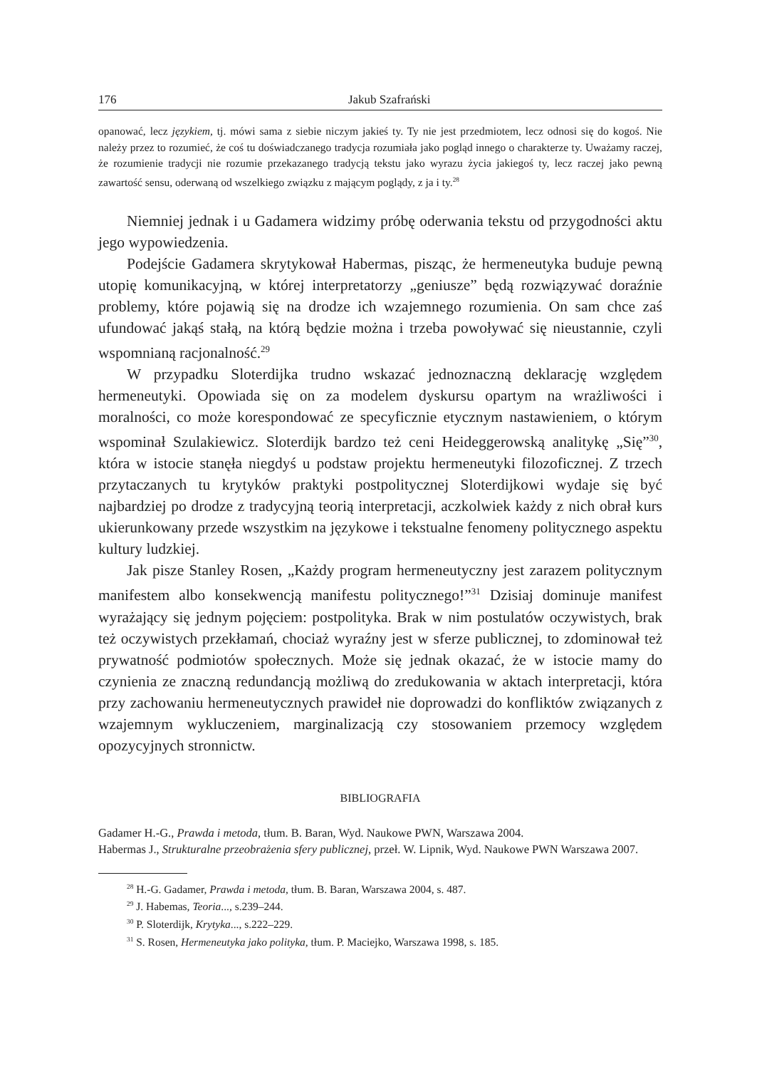176 Jakub Szafrański
opanować, lecz językiem, tj. mówi sama z siebie niczym jakieś ty. Ty nie jest przedmiotem, lecz odnosi się do kogoś. Nie należy przez to rozumieć, że coś tu doświadczanego tradycja rozumiała jako pogląd innego o charakterze ty. Uważamy raczej, że rozumienie tradycji nie rozumie przekazanego tradycją tekstu jako wyrazu życia jakiegoś ty, lecz raczej jako pewną zawartość sensu, oderwaną od wszelkiego związku z mającym poglądy, z ja i ty.<sup>28</sup>
Niemniej jednak i u Gadamera widzimy próbę oderwania tekstu od przygodności aktu jego wypowiedzenia.
Podejście Gadamera skrytykował Habermas, pisząc, że hermeneutyka buduje pewną utopię komunikacyjną, w której interpretatorzy „geniusze” będą rozwiązywać doraźnie problemy, które pojawią się na drodze ich wzajemnego rozumienia. On sam chce zaś ufundować jakąś stałą, na którą będzie można i trzeba powoływać się nieustannie, czyli wspomnianą racjonalność.<sup>29</sup>
W przypadku Sloterdijka trudno wskazać jednoznaczną deklarację względem hermeneutyki. Opowiada się on za modelem dyskursu opartym na wrażliwości i moralności, co może korespondować ze specyficznie etycznym nastawieniem, o którym wspominał Szulakiewicz. Sloterdijk bardzo też ceni Heideggerowską analitykę „Się”<sup>30</sup>, która w istocie stanęła niegdyś u podstaw projektu hermeneutyki filozoficznej. Z trzech przytaczanych tu krytyków praktyki postpolitycznej Sloterdijkowi wydaje się być najbardziej po drodze z tradycyjną teorią interpretacji, aczkolwiek każdy z nich obrał kurs ukierunkowany przede wszystkim na językowe i tekstualne fenomeny politycznego aspektu kultury ludzkiej.
Jak pisze Stanley Rosen, „Każdy program hermeneutyczny jest zarazem politycznym manifestem albo konsekwencją manifestu politycznego!”<sup>31</sup> Dzisiaj dominuje manifest wyrażający się jednym pojęciem: postpolityka. Brak w nim postulatów oczywistych, brak też oczywistych przekłamań, chociaż wyraźny jest w sferze publicznej, to zdominował też prywatność podmiotów społecznych. Może się jednak okazać, że w istocie mamy do czynienia ze znaczną redundancją możliwą do zredukowania w aktach interpretacji, która przy zachowaniu hermeneutycznych prawideł nie doprowadzi do konfliktów związanych z wzajemnym wykluczeniem, marginalizacją czy stosowaniem przemocy względem opozycyjnych stronnictw.
BIBLIOGRAFIA
Gadamer H.-G., Prawda i metoda, tłum. B. Baran, Wyd. Naukowe PWN, Warszawa 2004.
Habermas J., Strukturalne przeobrażenia sfery publicznej, przeł. W. Lipnik, Wyd. Naukowe PWN Warszawa 2007.
<sup>28</sup> H.-G. Gadamer, Prawda i metoda, tłum. B. Baran, Warszawa 2004, s. 487.
<sup>29</sup> J. Habemas, Teoria..., s.239–244.
<sup>30</sup> P. Sloterdijk, Krytyka..., s.222–229.
<sup>31</sup> S. Rosen, Hermeneutyka jako polityka, tłum. P. Maciejko, Warszawa 1998, s. 185.